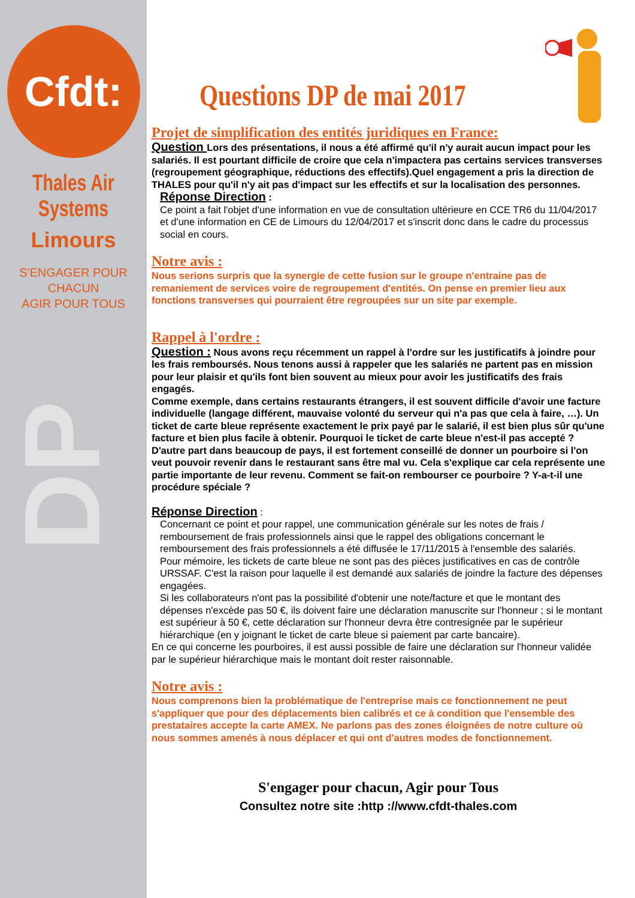Cfdt:
Thales Air Systems
Limours
S'ENGAGER POUR CHACUN
AGIR POUR TOUS
DP
Questions DP de mai 2017
Projet de simplification des entités juridiques en France:
Question Lors des présentations, il nous a été affirmé qu'il n'y aurait aucun impact pour les salariés. Il est pourtant difficile de croire que cela n'impactera pas certains services transverses (regroupement géographique, réductions des effectifs).Quel engagement a pris la direction de THALES pour qu'il n'y ait pas d'impact sur les effectifs et sur la localisation des personnes.
Réponse Direction :
Ce point a fait l'objet d'une information en vue de consultation ultérieure en CCE TR6 du 11/04/2017 et d'une information en CE de Limours du 12/04/2017 et s'inscrit donc dans le cadre du processus social en cours.
Notre avis :
Nous serions surpris que la synergie de cette fusion sur le groupe n'entraine pas de remaniement de services voire de regroupement d'entités. On pense en premier lieu aux fonctions transverses qui pourraient être regroupées sur un site par exemple.
Rappel à l'ordre :
Question : Nous avons reçu récemment un rappel à l'ordre sur les justificatifs à joindre pour les frais remboursés. Nous tenons aussi à rappeler que les salariés ne partent pas en mission pour leur plaisir et qu'ils font bien souvent au mieux pour avoir les justificatifs des frais engagés.
Comme exemple, dans certains restaurants étrangers, il est souvent difficile d'avoir une facture individuelle (langage différent, mauvaise volonté du serveur qui n'a pas que cela à faire, …). Un ticket de carte bleue représente exactement le prix payé par le salarié, il est bien plus sûr qu'une facture et bien plus facile à obtenir. Pourquoi le ticket de carte bleue n'est-il pas accepté ?
D'autre part dans beaucoup de pays, il est fortement conseillé de donner un pourboire si l'on veut pouvoir revenir dans le restaurant sans être mal vu. Cela s'explique car cela représente une partie importante de leur revenu. Comment se fait-on rembourser ce pourboire ? Y-a-t-il une procédure spéciale ?
Réponse Direction :
Concernant ce point et pour rappel, une communication générale sur les notes de frais / remboursement de frais professionnels ainsi que le rappel des obligations concernant le remboursement des frais professionnels a été diffusée le 17/11/2015 à l'ensemble des salariés.
Pour mémoire, les tickets de carte bleue ne sont pas des pièces justificatives en cas de contrôle URSSAF. C'est la raison pour laquelle il est demandé aux salariés de joindre la facture des dépenses engagées.
Si les collaborateurs n'ont pas la possibilité d'obtenir une note/facture et que le montant des dépenses n'excède pas 50 €, ils doivent faire une déclaration manuscrite sur l'honneur ; si le montant est supérieur à 50 €, cette déclaration sur l'honneur devra être contresignée par le supérieur hiérarchique (en y joignant le ticket de carte bleue si paiement par carte bancaire).
En ce qui concerne les pourboires, il est aussi possible de faire une déclaration sur l'honneur validée par le supérieur hiérarchique mais le montant doit rester raisonnable.
Notre avis :
Nous comprenons bien la problématique de l'entreprise mais ce fonctionnement ne peut s'appliquer que pour des déplacements bien calibrés et ce à condition que l'ensemble des prestataires accepte la carte AMEX. Ne parlons pas des zones éloignées de notre culture où nous sommes amenés à nous déplacer et qui ont d'autres modes de fonctionnement.
S'engager pour chacun, Agir pour Tous
Consultez notre site :http ://www.cfdt-thales.com